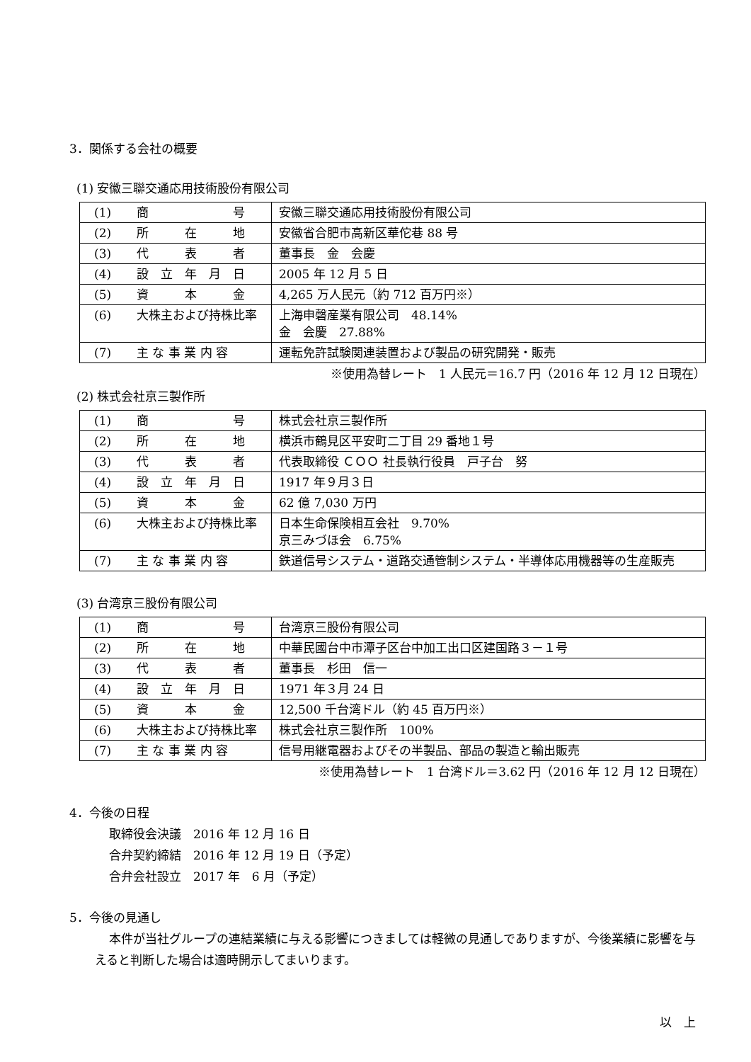3．関係する会社の概要
(1) 安徽三聯交通応用技術股份有限公司
| (1) | 商 号 | 安徽三聯交通応用技術股份有限公司 |
| (2) | 所 在 地 | 安徽省合肥市高新区華佗巷 88 号 |
| (3) | 代 表 者 | 董事長 金 会慶 |
| (4) | 設 立 年 月 日 | 2005 年 12 月 5 日 |
| (5) | 資 本 金 | 4,265 万人民元（約 712 百万円※） |
| (6) | 大株主および持株比率 | 上海申磬産業有限公司 48.14% 金 会慶 27.88% |
| (7) | 主 な 事 業 内 容 | 運転免許試験関連装置および製品の研究開発・販売 |
※使用為替レート　1 人民元＝16.7 円（2016 年 12 月 12 日現在）
(2) 株式会社京三製作所
| (1) | 商 号 | 株式会社京三製作所 |
| (2) | 所 在 地 | 横浜市鶴見区平安町二丁目 29 番地１号 |
| (3) | 代 表 者 | 代表取締役 ＣＯＯ 社長執行役員 戸子台 努 |
| (4) | 設 立 年 月 日 | 1917 年９月３日 |
| (5) | 資 本 金 | 62 億 7,030 万円 |
| (6) | 大株主および持株比率 | 日本生命保険相互会社 9.70% 京三みづほ会 6.75% |
| (7) | 主 な 事 業 内 容 | 鉄道信号システム・道路交通管制システム・半導体応用機器等の生産販売 |
(3) 台湾京三股份有限公司
| (1) | 商 号 | 台湾京三股份有限公司 |
| (2) | 所 在 地 | 中華民國台中市潭子区台中加工出口区建国路３－１号 |
| (3) | 代 表 者 | 董事長 杉田 信一 |
| (4) | 設 立 年 月 日 | 1971 年３月 24 日 |
| (5) | 資 本 金 | 12,500 千台湾ドル（約 45 百万円※） |
| (6) | 大株主および持株比率 | 株式会社京三製作所 100% |
| (7) | 主 な 事 業 内 容 | 信号用継電器およびその半製品、部品の製造と輸出販売 |
※使用為替レート　1 台湾ドル＝3.62 円（2016 年 12 月 12 日現在）
4．今後の日程
取締役会決議　2016 年 12 月 16 日
合弁契約締結　2016 年 12 月 19 日（予定）
合弁会社設立　2017 年　6 月（予定）
5．今後の見通し
本件が当社グループの連結業績に与える影響につきましては軽微の見通しでありますが、今後業績に影響を与えると判断した場合は適時開示してまいります。
以　上